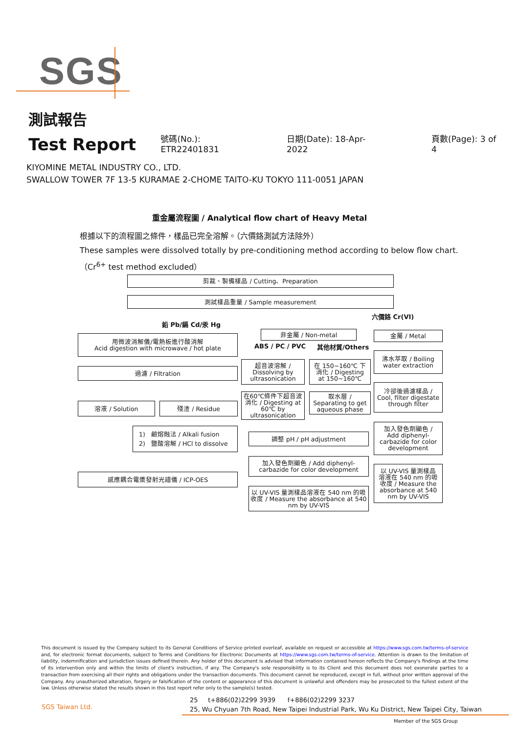SGS
測試報告
Test Report
號碼(No.): ETR22401831 日期(Date): 18-Apr-2022 頁數(Page): 3 of 4
KIYOMINE METAL INDUSTRY CO., LTD.
SWALLOW TOWER 7F 13-5 KURAMAE 2-CHOME TAITO-KU TOKYO 111-0051 JAPAN
重金屬流程圖 / Analytical flow chart of Heavy Metal
根據以下的流程圖之條件，樣品已完全溶解。（六價鉻測試方法除外）
These samples were dissolved totally by pre-conditioning method according to below flow chart.
（Cr<sup>6+</sup> test method excluded）
剪裁、製備樣品 / Cutting、Preparation
測試樣品重量 / Sample measurement
六價鉻 Cr(VI)
鉛 Pb/鎘 Cd/汞 Hg
用微波消解儀/電熱板進行酸消解
Acid digestion with microwave / hot plate
非金屬 / Non-metal
ABS / PC / PVC 其他材質/Others
金屬 / Metal
過濾 / Filtration
超音波溶解 /
Dissolving by
ultrasonication
在 150~160℃ 下
消化 / Digesting
at 150~160℃
沸水萃取 / Boiling
water extraction
溶液 / Solution 殘渣 / Residue
在60℃條件下超音波
消化 / Digesting at
60℃ by
ultrasonication
取水層 /
Separating to get
aqueous phase
冷卻後過濾樣品 /
Cool, filter digestate
through filter
1) 鹼熔融法 / Alkali fusion
2) 鹽酸溶解 / HCl to dissolve
調整 pH / pH adjustment
加入發色劑顯色 /
Add diphenyl-
carbazide for color
development
加入發色劑顯色 / Add diphenyl-
carbazide for color development
以 UV-VIS 量測樣品
溶液在 540 nm 的吸
收度 / Measure the
absorbance at 540
nm by UV-VIS
感應耦合電漿發射光譜儀 / ICP-OES
以 UV-VIS 量測樣品溶液在 540 nm 的吸
收度 / Measure the absorbance at 540
nm by UV-VIS
This document is issued by the Company subject to its General Conditions of Service printed overleaf, available on request or accessible at https://www.sgs.com.tw/terms-of-service and, for electronic format documents, subject to Terms and Conditions for Electronic Documents at https://www.sgs.com.tw/terms-of-service. Attention is drawn to the limitation of liability, indemnification and jurisdiction issues defined therein. Any holder of this document is advised that information contained hereon reflects the Company's findings at the time of its intervention only and within the limits of client's instruction, if any. The Company's sole responsibility is to its Client and this document does not exonerate parties to a transaction from exercising all their rights and obligations under the transaction documents. This document cannot be reproduced, except in full, without prior written approval of the Company. Any unauthorized alteration, forgery or falsification of the content or appearance of this document is unlawful and offenders may be prosecuted to the fullest extent of the law. Unless otherwise stated the results shown in this test report refer only to the sample(s) tested.
SGS Taiwan Ltd.
25 t+886(02)2299 3939 f+886(02)2299 3237
25, Wu Chyuan 7th Road, New Taipei Industrial Park, Wu Ku District, New Taipei City, Taiwan
Member of the SGS Group